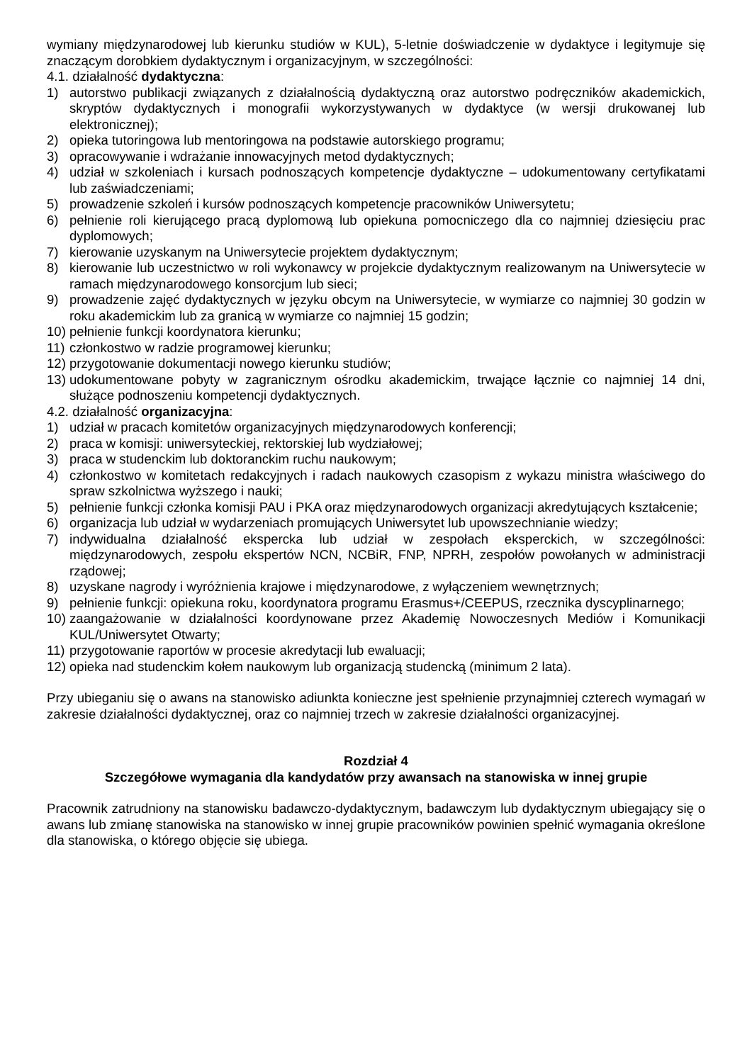wymiany międzynarodowej lub kierunku studiów w KUL), 5-letnie doświadczenie w dydaktyce i legitymuje się znaczącym dorobkiem dydaktycznym i organizacyjnym, w szczególności:
4.1. działalność dydaktyczna:
1) autorstwo publikacji związanych z działalnością dydaktyczną oraz autorstwo podręczników akademickich, skryptów dydaktycznych i monografii wykorzystywanych w dydaktyce (w wersji drukowanej lub elektronicznej);
2) opieka tutoringowa lub mentoringowa na podstawie autorskiego programu;
3) opracowywanie i wdrażanie innowacyjnych metod dydaktycznych;
4) udział w szkoleniach i kursach podnoszących kompetencje dydaktyczne – udokumentowany certyfikatami lub zaświadczeniami;
5) prowadzenie szkoleń i kursów podnoszących kompetencje pracowników Uniwersytetu;
6) pełnienie roli kierującego pracą dyplomową lub opiekuna pomocniczego dla co najmniej dziesięciu prac dyplomowych;
7) kierowanie uzyskanym na Uniwersytecie projektem dydaktycznym;
8) kierowanie lub uczestnictwo w roli wykonawcy w projekcie dydaktycznym realizowanym na Uniwersytecie w ramach międzynarodowego konsorcjum lub sieci;
9) prowadzenie zajęć dydaktycznych w języku obcym na Uniwersytecie, w wymiarze co najmniej 30 godzin w roku akademickim lub za granicą w wymiarze co najmniej 15 godzin;
10) pełnienie funkcji koordynatora kierunku;
11) członkostwo w radzie programowej kierunku;
12) przygotowanie dokumentacji nowego kierunku studiów;
13) udokumentowane pobyty w zagranicznym ośrodku akademickim, trwające łącznie co najmniej 14 dni, służące podnoszeniu kompetencji dydaktycznych.
4.2. działalność organizacyjna:
1) udział w pracach komitetów organizacyjnych międzynarodowych konferencji;
2) praca w komisji: uniwersyteckiej, rektorskiej lub wydziałowej;
3) praca w studenckim lub doktoranckim ruchu naukowym;
4) członkostwo w komitetach redakcyjnych i radach naukowych czasopism z wykazu ministra właściwego do spraw szkolnictwa wyższego i nauki;
5) pełnienie funkcji członka komisji PAU i PKA oraz międzynarodowych organizacji akredytujących kształcenie;
6) organizacja lub udział w wydarzeniach promujących Uniwersytet lub upowszechnianie wiedzy;
7) indywidualna działalność ekspercka lub udział w zespołach eksperckich, w szczególności: międzynarodowych, zespołu ekspertów NCN, NCBiR, FNP, NPRH, zespołów powołanych w administracji rządowej;
8) uzyskane nagrody i wyróżnienia krajowe i międzynarodowe, z wyłączeniem wewnętrznych;
9) pełnienie funkcji: opiekuna roku, koordynatora programu Erasmus+/CEEPUS, rzecznika dyscyplinarnego;
10) zaangażowanie w działalności koordynowane przez Akademię Nowoczesnych Mediów i Komunikacji KUL/Uniwersytet Otwarty;
11) przygotowanie raportów w procesie akredytacji lub ewaluacji;
12) opieka nad studenckim kołem naukowym lub organizacją studencką (minimum 2 lata).
Przy ubieganiu się o awans na stanowisko adiunkta konieczne jest spełnienie przynajmniej czterech wymagań w zakresie działalności dydaktycznej, oraz co najmniej trzech w zakresie działalności organizacyjnej.
Rozdział 4
Szczegółowe wymagania dla kandydatów przy awansach na stanowiska w innej grupie
Pracownik zatrudniony na stanowisku badawczo-dydaktycznym, badawczym lub dydaktycznym ubiegający się o awans lub zmianę stanowiska na stanowisko w innej grupie pracowników powinien spełnić wymagania określone dla stanowiska, o którego objęcie się ubiega.